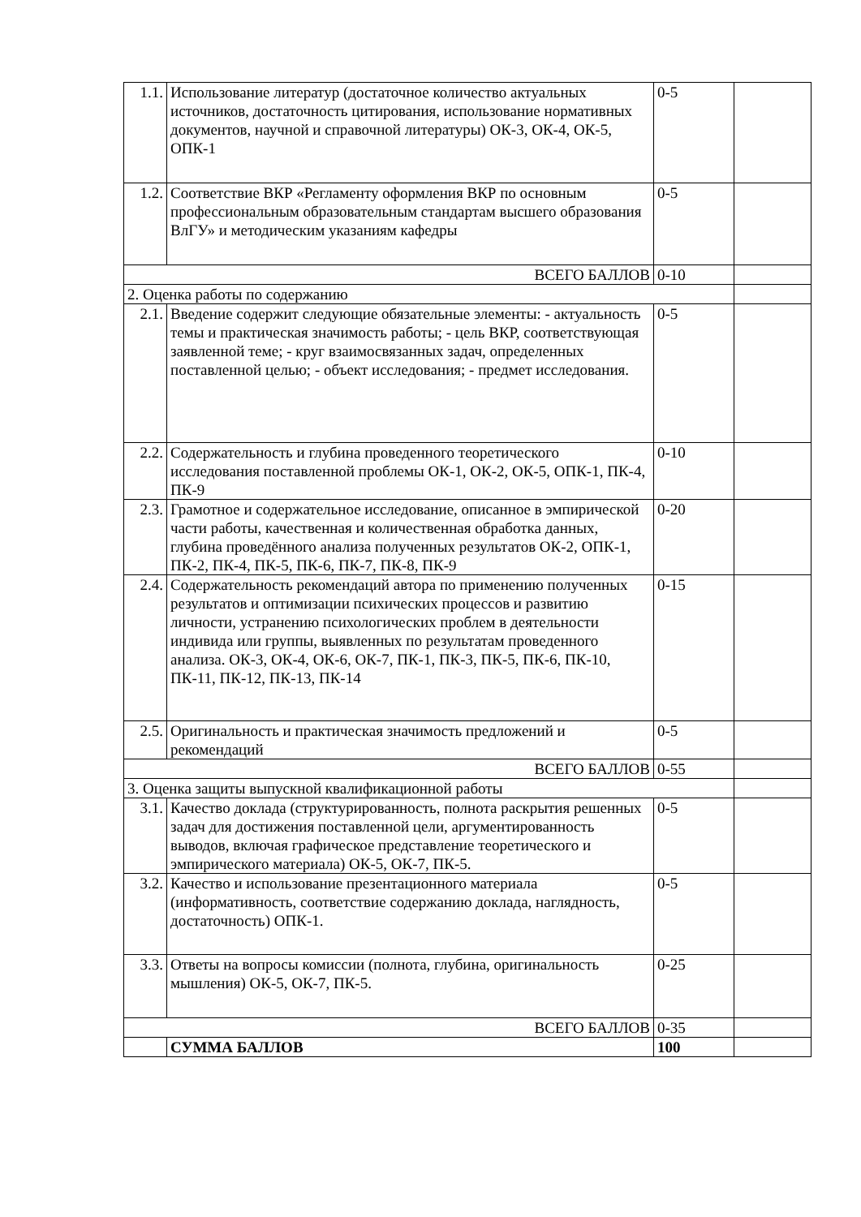| 1.1. | Использование литератур (достаточное количество актуальных источников, достаточность цитирования, использование нормативных документов, научной и справочной литературы) ОК-3, ОК-4, ОК-5, ОПК-1 | 0-5 | |
| 1.2. | Соответствие ВКР «Регламенту оформления ВКР по основным профессиональным образовательным стандартам высшего образования ВлГУ» и методическим указаниям кафедры | 0-5 | |
| ВСЕГО БАЛЛОВ | | 0-10 | |
| 2. Оценка работы по содержанию | | | |
| 2.1. | Введение содержит следующие обязательные элементы: - актуальность темы и практическая значимость работы; - цель ВКР, соответствующая заявленной теме; - круг взаимосвязанных задач, определенных поставленной целью; - объект исследования; - предмет исследования. | 0-5 | |
| 2.2. | Содержательность и глубина проведенного теоретического исследования поставленной проблемы ОК-1, ОК-2, ОК-5, ОПК-1, ПК-4, ПК-9 | 0-10 | |
| 2.3. | Грамотное и содержательное исследование, описанное в эмпирической части работы, качественная и количественная обработка данных, глубина проведённого анализа полученных результатов ОК-2, ОПК-1, ПК-2, ПК-4, ПК-5, ПК-6, ПК-7, ПК-8, ПК-9 | 0-20 | |
| 2.4. | Содержательность рекомендаций автора по применению полученных результатов и оптимизации психических процессов и развитию личности, устранению психологических проблем в деятельности индивида или группы, выявленных по результатам проведенного анализа. ОК-3, ОК-4, ОК-6, ОК-7, ПК-1, ПК-3, ПК-5, ПК-6, ПК-10, ПК-11, ПК-12, ПК-13, ПК-14 | 0-15 | |
| 2.5. | Оригинальность и практическая значимость предложений и рекомендаций | 0-5 | |
| ВСЕГО БАЛЛОВ | | 0-55 | |
| 3. Оценка защиты выпускной квалификационной работы | | | |
| 3.1. | Качество доклада (структурированность, полнота раскрытия решенных задач для достижения поставленной цели, аргументированность выводов, включая графическое представление теоретического и эмпирического материала) ОК-5, ОК-7, ПК-5. | 0-5 | |
| 3.2. | Качество и использование презентационного материала (информативность, соответствие содержанию доклада, наглядность, достаточность) ОПК-1. | 0-5 | |
| 3.3. | Ответы на вопросы комиссии (полнота, глубина, оригинальность мышления) ОК-5, ОК-7, ПК-5. | 0-25 | |
| ВСЕГО БАЛЛОВ | | 0-35 | |
| | СУММА БАЛЛОВ | 100 | |